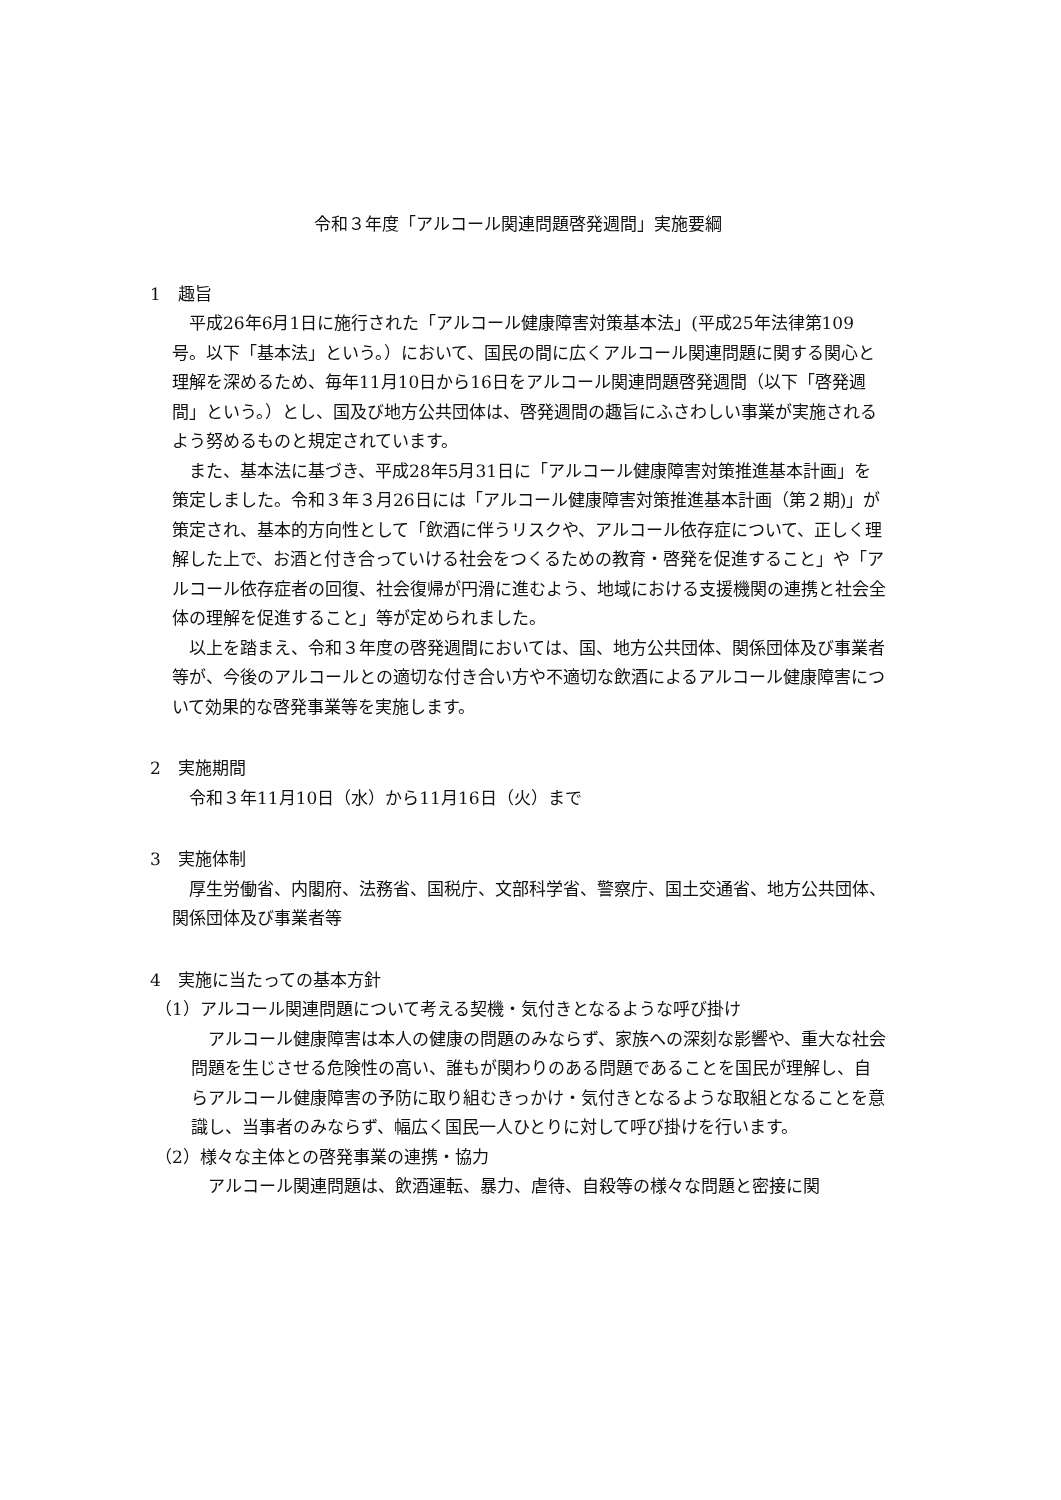令和３年度「アルコール関連問題啓発週間」実施要綱
1　趣旨
平成26年6月1日に施行された「アルコール健康障害対策基本法」(平成25年法律第109号。以下「基本法」という。）において、国民の間に広くアルコール関連問題に関する関心と理解を深めるため、毎年11月10日から16日をアルコール関連問題啓発週間（以下「啓発週間」という。）とし、国及び地方公共団体は、啓発週間の趣旨にふさわしい事業が実施されるよう努めるものと規定されています。
また、基本法に基づき、平成28年5月31日に「アルコール健康障害対策推進基本計画」を策定しました。令和３年３月26日には「アルコール健康障害対策推進基本計画（第２期)」が策定され、基本的方向性として「飲酒に伴うリスクや、アルコール依存症について、正しく理解した上で、お酒と付き合っていける社会をつくるための教育・啓発を促進すること」や「アルコール依存症者の回復、社会復帰が円滑に進むよう、地域における支援機関の連携と社会全体の理解を促進すること」等が定められました。
以上を踏まえ、令和３年度の啓発週間においては、国、地方公共団体、関係団体及び事業者等が、今後のアルコールとの適切な付き合い方や不適切な飲酒によるアルコール健康障害について効果的な啓発事業等を実施します。
2　実施期間
令和３年11月10日（水）から11月16日（火）まで
3　実施体制
厚生労働省、内閣府、法務省、国税庁、文部科学省、警察庁、国土交通省、地方公共団体、関係団体及び事業者等
4　実施に当たっての基本方針
（1）アルコール関連問題について考える契機・気付きとなるような呼び掛け
アルコール健康障害は本人の健康の問題のみならず、家族への深刻な影響や、重大な社会問題を生じさせる危険性の高い、誰もが関わりのある問題であることを国民が理解し、自らアルコール健康障害の予防に取り組むきっかけ・気付きとなるような取組となることを意識し、当事者のみならず、幅広く国民一人ひとりに対して呼び掛けを行います。
（2）様々な主体との啓発事業の連携・協力
アルコール関連問題は、飲酒運転、暴力、虐待、自殺等の様々な問題と密接に関